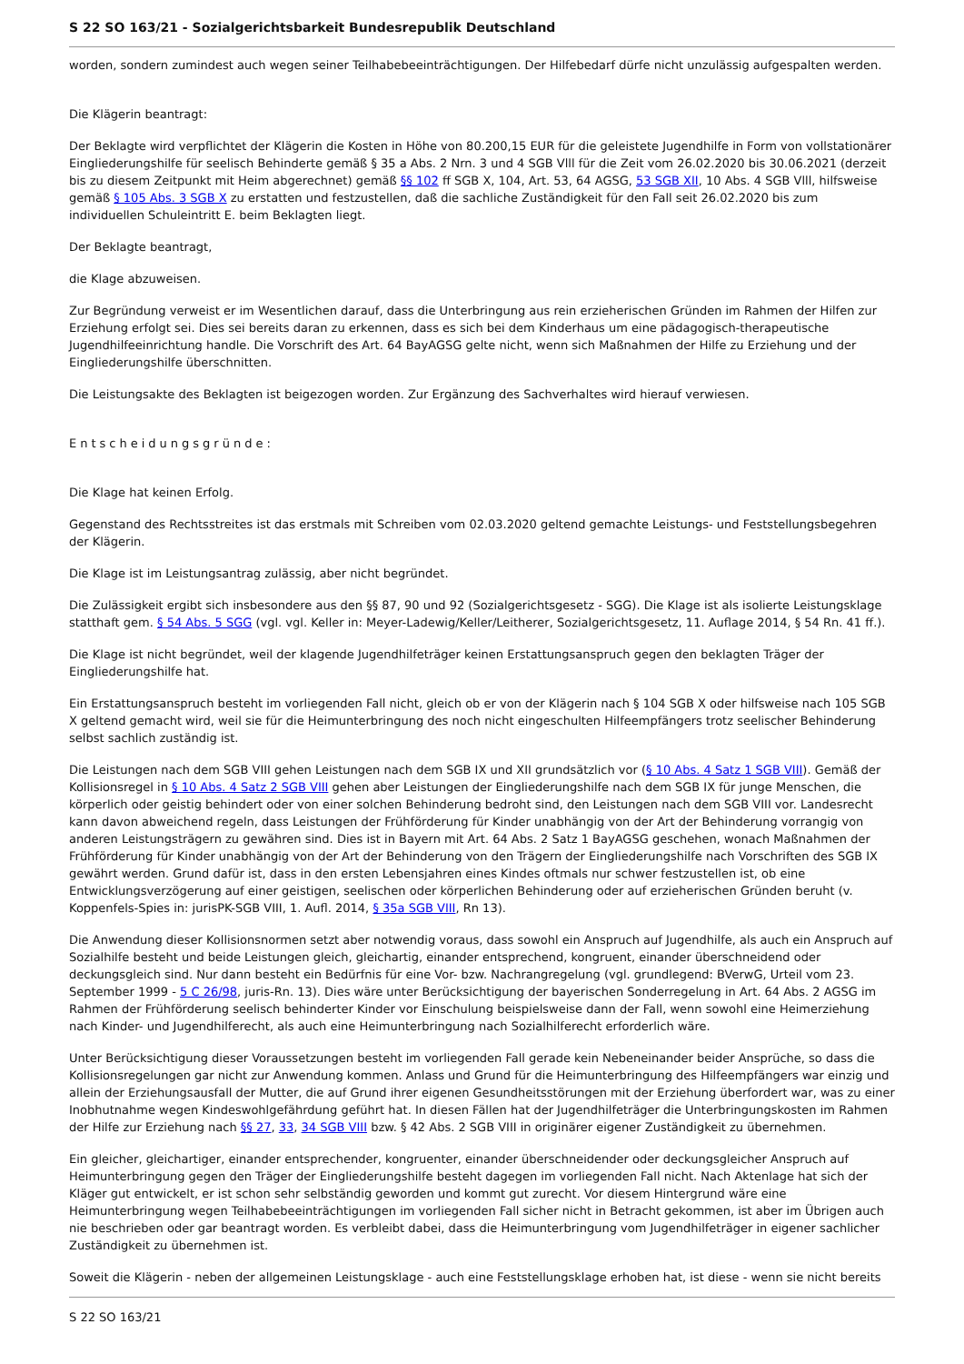S 22 SO 163/21 - Sozialgerichtsbarkeit Bundesrepublik Deutschland
worden, sondern zumindest auch wegen seiner Teilhabebeeinträchtigungen. Der Hilfebedarf dürfe nicht unzulässig aufgespalten werden.
Die Klägerin beantragt:
Der Beklagte wird verpflichtet der Klägerin die Kosten in Höhe von 80.200,15 EUR für die geleistete Jugendhilfe in Form von vollstationärer Eingliederungshilfe für seelisch Behinderte gemäß § 35 a Abs. 2 Nrn. 3 und 4 SGB Vlll für die Zeit vom 26.02.2020 bis 30.06.2021 (derzeit bis zu diesem Zeitpunkt mit Heim abgerechnet) gemäß §§ 102 ff SGB X, 104, Art. 53, 64 AGSG, 53 SGB XII, 10 Abs. 4 SGB Vlll, hilfsweise gemäß § 105 Abs. 3 SGB X zu erstatten und festzustellen, daß die sachliche Zuständigkeit für den Fall seit 26.02.2020 bis zum individuellen Schuleintritt E. beim Beklagten liegt.
Der Beklagte beantragt,
die Klage abzuweisen.
Zur Begründung verweist er im Wesentlichen darauf, dass die Unterbringung aus rein erzieherischen Gründen im Rahmen der Hilfen zur Erziehung erfolgt sei. Dies sei bereits daran zu erkennen, dass es sich bei dem Kinderhaus um eine pädagogisch-therapeutische Jugendhilfeeinrichtung handle. Die Vorschrift des Art. 64 BayAGSG gelte nicht, wenn sich Maßnahmen der Hilfe zu Erziehung und der Eingliederungshilfe überschnitten.
Die Leistungsakte des Beklagten ist beigezogen worden. Zur Ergänzung des Sachverhaltes wird hierauf verwiesen.
Entscheidungsgründe:
Die Klage hat keinen Erfolg.
Gegenstand des Rechtsstreites ist das erstmals mit Schreiben vom 02.03.2020 geltend gemachte Leistungs- und Feststellungsbegehren der Klägerin.
Die Klage ist im Leistungsantrag zulässig, aber nicht begründet.
Die Zulässigkeit ergibt sich insbesondere aus den §§ 87, 90 und 92 (Sozialgerichtsgesetz - SGG). Die Klage ist als isolierte Leistungsklage statthaft gem. § 54 Abs. 5 SGG (vgl. vgl. Keller in: Meyer-Ladewig/Keller/Leitherer, Sozialgerichtsgesetz, 11. Auflage 2014, § 54 Rn. 41 ff.).
Die Klage ist nicht begründet, weil der klagende Jugendhilfeträger keinen Erstattungsanspruch gegen den beklagten Träger der Eingliederungshilfe hat.
Ein Erstattungsanspruch besteht im vorliegenden Fall nicht, gleich ob er von der Klägerin nach § 104 SGB X oder hilfsweise nach 105 SGB X geltend gemacht wird, weil sie für die Heimunterbringung des noch nicht eingeschulten Hilfeempfängers trotz seelischer Behinderung selbst sachlich zuständig ist.
Die Leistungen nach dem SGB VIII gehen Leistungen nach dem SGB IX und XII grundsätzlich vor (§ 10 Abs. 4 Satz 1 SGB VIII). Gemäß der Kollisionsregel in § 10 Abs. 4 Satz 2 SGB VIII gehen aber Leistungen der Eingliederungshilfe nach dem SGB IX für junge Menschen, die körperlich oder geistig behindert oder von einer solchen Behinderung bedroht sind, den Leistungen nach dem SGB VIII vor. Landesrecht kann davon abweichend regeln, dass Leistungen der Frühförderung für Kinder unabhängig von der Art der Behinderung vorrangig von anderen Leistungsträgern zu gewähren sind. Dies ist in Bayern mit Art. 64 Abs. 2 Satz 1 BayAGSG geschehen, wonach Maßnahmen der Frühförderung für Kinder unabhängig von der Art der Behinderung von den Trägern der Eingliederungshilfe nach Vorschriften des SGB IX gewährt werden. Grund dafür ist, dass in den ersten Lebensjahren eines Kindes oftmals nur schwer festzustellen ist, ob eine Entwicklungsverzögerung auf einer geistigen, seelischen oder körperlichen Behinderung oder auf erzieherischen Gründen beruht (v. Koppenfels-Spies in: jurisPK-SGB VIII, 1. Aufl. 2014, § 35a SGB VIII, Rn 13).
Die Anwendung dieser Kollisionsnormen setzt aber notwendig voraus, dass sowohl ein Anspruch auf Jugendhilfe, als auch ein Anspruch auf Sozialhilfe besteht und beide Leistungen gleich, gleichartig, einander entsprechend, kongruent, einander überschneidend oder deckungsgleich sind. Nur dann besteht ein Bedürfnis für eine Vor- bzw. Nachrangregelung (vgl. grundlegend: BVerwG, Urteil vom 23. September 1999 - 5 C 26/98, juris-Rn. 13). Dies wäre unter Berücksichtigung der bayerischen Sonderregelung in Art. 64 Abs. 2 AGSG im Rahmen der Frühförderung seelisch behinderter Kinder vor Einschulung beispielsweise dann der Fall, wenn sowohl eine Heimerziehung nach Kinder- und Jugendhilferecht, als auch eine Heimunterbringung nach Sozialhilferecht erforderlich wäre.
Unter Berücksichtigung dieser Voraussetzungen besteht im vorliegenden Fall gerade kein Nebeneinander beider Ansprüche, so dass die Kollisionsregelungen gar nicht zur Anwendung kommen. Anlass und Grund für die Heimunterbringung des Hilfeempfängers war einzig und allein der Erziehungsausfall der Mutter, die auf Grund ihrer eigenen Gesundheitsstörungen mit der Erziehung überfordert war, was zu einer Inobhutnahme wegen Kindeswohlgefährdung geführt hat. In diesen Fällen hat der Jugendhilfeträger die Unterbringungskosten im Rahmen der Hilfe zur Erziehung nach §§ 27, 33, 34 SGB VIII bzw. § 42 Abs. 2 SGB VIII in originärer eigener Zuständigkeit zu übernehmen.
Ein gleicher, gleichartiger, einander entsprechender, kongruenter, einander überschneidender oder deckungsgleicher Anspruch auf Heimunterbringung gegen den Träger der Eingliederungshilfe besteht dagegen im vorliegenden Fall nicht. Nach Aktenlage hat sich der Kläger gut entwickelt, er ist schon sehr selbständig geworden und kommt gut zurecht. Vor diesem Hintergrund wäre eine Heimunterbringung wegen Teilhabebeeinträchtigungen im vorliegenden Fall sicher nicht in Betracht gekommen, ist aber im Übrigen auch nie beschrieben oder gar beantragt worden. Es verbleibt dabei, dass die Heimunterbringung vom Jugendhilfeträger in eigener sachlicher Zuständigkeit zu übernehmen ist.
Soweit die Klägerin - neben der allgemeinen Leistungsklage - auch eine Feststellungsklage erhoben hat, ist diese - wenn sie nicht bereits
S 22 SO 163/21